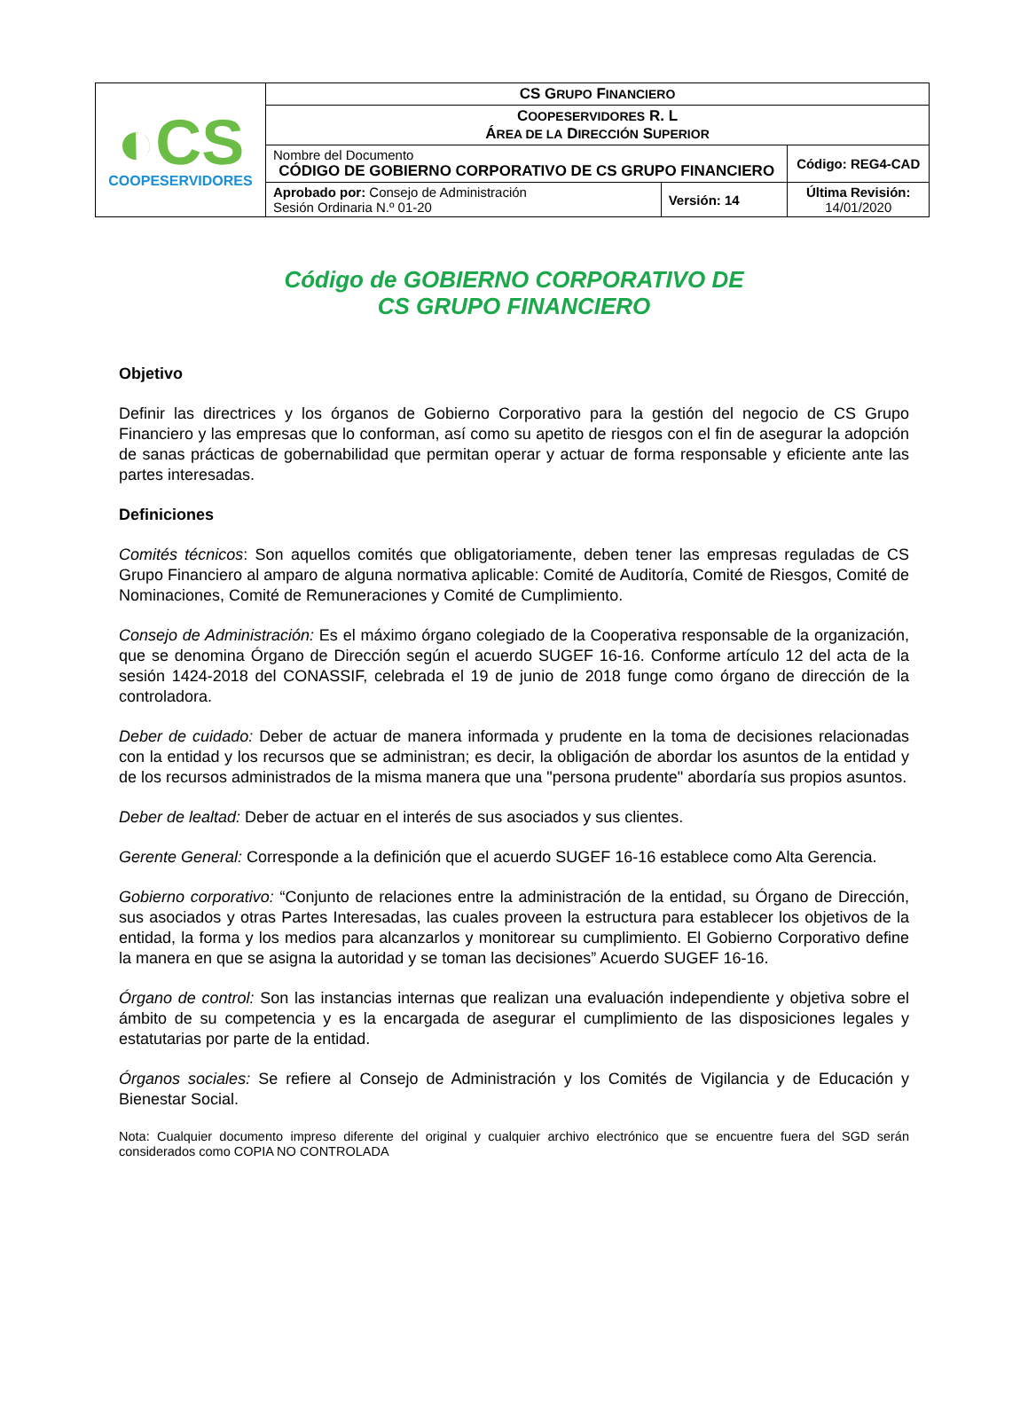| ◐CS COOPESERVIDORES | CS G RUPO F INANCIERO | | |
| | C OOPESERVIDORES R. L Á REA DE LA D IRECCIÓN S UPERIOR | | |
| | Nombre del Documento CÓDIGO DE GOBIERNO CORPORATIVO DE CS GRUPO FINANCIERO | | Código: REG4-CAD |
| | Aprobado por: Consejo de Administración Sesión Ordinaria N.º 01-20 | Versión: 14 | Última Revisión: 14/01/2020 |
Código de GOBIERNO CORPORATIVO DE
CS GRUPO FINANCIERO
Objetivo
Definir las directrices y los órganos de Gobierno Corporativo para la gestión del negocio de CS Grupo Financiero y las empresas que lo conforman, así como su apetito de riesgos con el fin de asegurar la adopción de sanas prácticas de gobernabilidad que permitan operar y actuar de forma responsable y eficiente ante las partes interesadas.
Definiciones
Comités técnicos: Son aquellos comités que obligatoriamente, deben tener las empresas reguladas de CS Grupo Financiero al amparo de alguna normativa aplicable: Comité de Auditoría, Comité de Riesgos, Comité de Nominaciones, Comité de Remuneraciones y Comité de Cumplimiento.
Consejo de Administración: Es el máximo órgano colegiado de la Cooperativa responsable de la organización, que se denomina Órgano de Dirección según el acuerdo SUGEF 16-16. Conforme artículo 12 del acta de la sesión 1424-2018 del CONASSIF, celebrada el 19 de junio de 2018 funge como órgano de dirección de la controladora.
Deber de cuidado: Deber de actuar de manera informada y prudente en la toma de decisiones relacionadas con la entidad y los recursos que se administran; es decir, la obligación de abordar los asuntos de la entidad y de los recursos administrados de la misma manera que una "persona prudente" abordaría sus propios asuntos.
Deber de lealtad: Deber de actuar en el interés de sus asociados y sus clientes.
Gerente General: Corresponde a la definición que el acuerdo SUGEF 16-16 establece como Alta Gerencia.
Gobierno corporativo: “Conjunto de relaciones entre la administración de la entidad, su Órgano de Dirección, sus asociados y otras Partes Interesadas, las cuales proveen la estructura para establecer los objetivos de la entidad, la forma y los medios para alcanzarlos y monitorear su cumplimiento. El Gobierno Corporativo define la manera en que se asigna la autoridad y se toman las decisiones” Acuerdo SUGEF 16-16.
Órgano de control: Son las instancias internas que realizan una evaluación independiente y objetiva sobre el ámbito de su competencia y es la encargada de asegurar el cumplimiento de las disposiciones legales y estatutarias por parte de la entidad.
Órganos sociales: Se refiere al Consejo de Administración y los Comités de Vigilancia y de Educación y Bienestar Social.
Nota: Cualquier documento impreso diferente del original y cualquier archivo electrónico que se encuentre fuera del SGD serán considerados como COPIA NO CONTROLADA